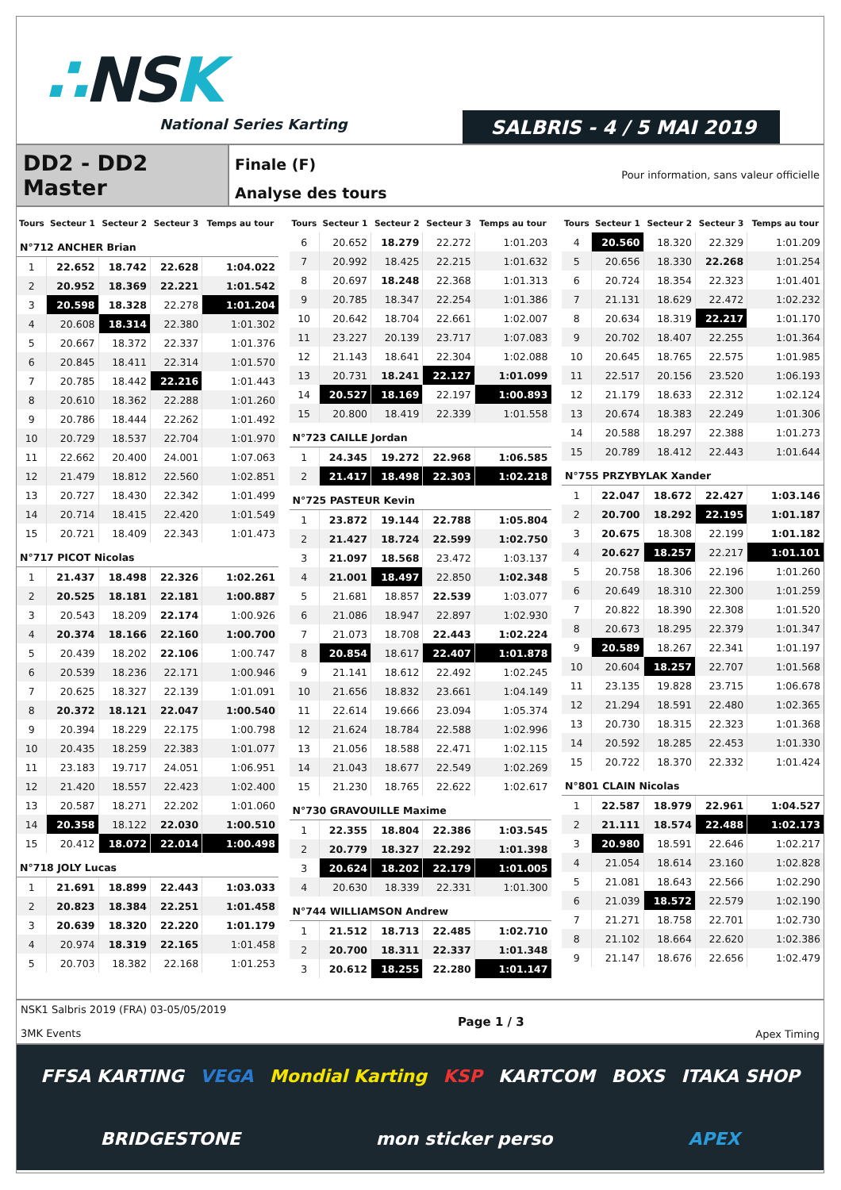∴NSK
National Series Karting
SALBRIS - 4 / 5 MAI 2019
DD2 - DD2 Master
Finale (F)
Analyse des tours
Pour information, sans valeur officielle
| Tours | Secteur 1 | Secteur 2 | Secteur 3 | Temps au tour |
| --- | --- | --- | --- | --- |
| N°712 ANCHER Brian | | | | |
| 1 | 22.652 | 18.742 | 22.628 | 1:04.022 |
| 2 | 20.952 | 18.369 | 22.221 | 1:01.542 |
| 3 | 20.598 | 18.328 | 22.278 | 1:01.204 |
| 4 | 20.608 | 18.314 | 22.380 | 1:01.302 |
| 5 | 20.667 | 18.372 | 22.337 | 1:01.376 |
| 6 | 20.845 | 18.411 | 22.314 | 1:01.570 |
| 7 | 20.785 | 18.442 | 22.216 | 1:01.443 |
| 8 | 20.610 | 18.362 | 22.288 | 1:01.260 |
| 9 | 20.786 | 18.444 | 22.262 | 1:01.492 |
| 10 | 20.729 | 18.537 | 22.704 | 1:01.970 |
| 11 | 22.662 | 20.400 | 24.001 | 1:07.063 |
| 12 | 21.479 | 18.812 | 22.560 | 1:02.851 |
| 13 | 20.727 | 18.430 | 22.342 | 1:01.499 |
| 14 | 20.714 | 18.415 | 22.420 | 1:01.549 |
| 15 | 20.721 | 18.409 | 22.343 | 1:01.473 |
| N°717 PICOT Nicolas | | | | |
| 1 | 21.437 | 18.498 | 22.326 | 1:02.261 |
| 2 | 20.525 | 18.181 | 22.181 | 1:00.887 |
| 3 | 20.543 | 18.209 | 22.174 | 1:00.926 |
| 4 | 20.374 | 18.166 | 22.160 | 1:00.700 |
| 5 | 20.439 | 18.202 | 22.106 | 1:00.747 |
| 6 | 20.539 | 18.236 | 22.171 | 1:00.946 |
| 7 | 20.625 | 18.327 | 22.139 | 1:01.091 |
| 8 | 20.372 | 18.121 | 22.047 | 1:00.540 |
| 9 | 20.394 | 18.229 | 22.175 | 1:00.798 |
| 10 | 20.435 | 18.259 | 22.383 | 1:01.077 |
| 11 | 23.183 | 19.717 | 24.051 | 1:06.951 |
| 12 | 21.420 | 18.557 | 22.423 | 1:02.400 |
| 13 | 20.587 | 18.271 | 22.202 | 1:01.060 |
| 14 | 20.358 | 18.122 | 22.030 | 1:00.510 |
| 15 | 20.412 | 18.072 | 22.014 | 1:00.498 |
| N°718 JOLY Lucas | | | | |
| 1 | 21.691 | 18.899 | 22.443 | 1:03.033 |
| 2 | 20.823 | 18.384 | 22.251 | 1:01.458 |
| 3 | 20.639 | 18.320 | 22.220 | 1:01.179 |
| 4 | 20.974 | 18.319 | 22.165 | 1:01.458 |
| 5 | 20.703 | 18.382 | 22.168 | 1:01.253 |
| Tours | Secteur 1 | Secteur 2 | Secteur 3 | Temps au tour |
| --- | --- | --- | --- | --- |
| 6 | 20.652 | 18.279 | 22.272 | 1:01.203 |
| 7 | 20.992 | 18.425 | 22.215 | 1:01.632 |
| 8 | 20.697 | 18.248 | 22.368 | 1:01.313 |
| 9 | 20.785 | 18.347 | 22.254 | 1:01.386 |
| 10 | 20.642 | 18.704 | 22.661 | 1:02.007 |
| 11 | 23.227 | 20.139 | 23.717 | 1:07.083 |
| 12 | 21.143 | 18.641 | 22.304 | 1:02.088 |
| 13 | 20.731 | 18.241 | 22.127 | 1:01.099 |
| 14 | 20.527 | 18.169 | 22.197 | 1:00.893 |
| 15 | 20.800 | 18.419 | 22.339 | 1:01.558 |
| N°723 CAILLE Jordan | | | | |
| 1 | 24.345 | 19.272 | 22.968 | 1:06.585 |
| 2 | 21.417 | 18.498 | 22.303 | 1:02.218 |
| N°725 PASTEUR Kevin | | | | |
| 1 | 23.872 | 19.144 | 22.788 | 1:05.804 |
| 2 | 21.427 | 18.724 | 22.599 | 1:02.750 |
| 3 | 21.097 | 18.568 | 23.472 | 1:03.137 |
| 4 | 21.001 | 18.497 | 22.850 | 1:02.348 |
| 5 | 21.681 | 18.857 | 22.539 | 1:03.077 |
| 6 | 21.086 | 18.947 | 22.897 | 1:02.930 |
| 7 | 21.073 | 18.708 | 22.443 | 1:02.224 |
| 8 | 20.854 | 18.617 | 22.407 | 1:01.878 |
| 9 | 21.141 | 18.612 | 22.492 | 1:02.245 |
| 10 | 21.656 | 18.832 | 23.661 | 1:04.149 |
| 11 | 22.614 | 19.666 | 23.094 | 1:05.374 |
| 12 | 21.624 | 18.784 | 22.588 | 1:02.996 |
| 13 | 21.056 | 18.588 | 22.471 | 1:02.115 |
| 14 | 21.043 | 18.677 | 22.549 | 1:02.269 |
| 15 | 21.230 | 18.765 | 22.622 | 1:02.617 |
| N°730 GRAVOUILLE Maxime | | | | |
| 1 | 22.355 | 18.804 | 22.386 | 1:03.545 |
| 2 | 20.779 | 18.327 | 22.292 | 1:01.398 |
| 3 | 20.624 | 18.202 | 22.179 | 1:01.005 |
| 4 | 20.630 | 18.339 | 22.331 | 1:01.300 |
| N°744 WILLIAMSON Andrew | | | | |
| 1 | 21.512 | 18.713 | 22.485 | 1:02.710 |
| 2 | 20.700 | 18.311 | 22.337 | 1:01.348 |
| 3 | 20.612 | 18.255 | 22.280 | 1:01.147 |
| Tours | Secteur 1 | Secteur 2 | Secteur 3 | Temps au tour |
| --- | --- | --- | --- | --- |
| 4 | 20.560 | 18.320 | 22.329 | 1:01.209 |
| 5 | 20.656 | 18.330 | 22.268 | 1:01.254 |
| 6 | 20.724 | 18.354 | 22.323 | 1:01.401 |
| 7 | 21.131 | 18.629 | 22.472 | 1:02.232 |
| 8 | 20.634 | 18.319 | 22.217 | 1:01.170 |
| 9 | 20.702 | 18.407 | 22.255 | 1:01.364 |
| 10 | 20.645 | 18.765 | 22.575 | 1:01.985 |
| 11 | 22.517 | 20.156 | 23.520 | 1:06.193 |
| 12 | 21.179 | 18.633 | 22.312 | 1:02.124 |
| 13 | 20.674 | 18.383 | 22.249 | 1:01.306 |
| 14 | 20.588 | 18.297 | 22.388 | 1:01.273 |
| 15 | 20.789 | 18.412 | 22.443 | 1:01.644 |
| N°755 PRZYBYLAK Xander | | | | |
| 1 | 22.047 | 18.672 | 22.427 | 1:03.146 |
| 2 | 20.700 | 18.292 | 22.195 | 1:01.187 |
| 3 | 20.675 | 18.308 | 22.199 | 1:01.182 |
| 4 | 20.627 | 18.257 | 22.217 | 1:01.101 |
| 5 | 20.758 | 18.306 | 22.196 | 1:01.260 |
| 6 | 20.649 | 18.310 | 22.300 | 1:01.259 |
| 7 | 20.822 | 18.390 | 22.308 | 1:01.520 |
| 8 | 20.673 | 18.295 | 22.379 | 1:01.347 |
| 9 | 20.589 | 18.267 | 22.341 | 1:01.197 |
| 10 | 20.604 | 18.257 | 22.707 | 1:01.568 |
| 11 | 23.135 | 19.828 | 23.715 | 1:06.678 |
| 12 | 21.294 | 18.591 | 22.480 | 1:02.365 |
| 13 | 20.730 | 18.315 | 22.323 | 1:01.368 |
| 14 | 20.592 | 18.285 | 22.453 | 1:01.330 |
| 15 | 20.722 | 18.370 | 22.332 | 1:01.424 |
| N°801 CLAIN Nicolas | | | | |
| 1 | 22.587 | 18.979 | 22.961 | 1:04.527 |
| 2 | 21.111 | 18.574 | 22.488 | 1:02.173 |
| 3 | 20.980 | 18.591 | 22.646 | 1:02.217 |
| 4 | 21.054 | 18.614 | 23.160 | 1:02.828 |
| 5 | 21.081 | 18.643 | 22.566 | 1:02.290 |
| 6 | 21.039 | 18.572 | 22.579 | 1:02.190 |
| 7 | 21.271 | 18.758 | 22.701 | 1:02.730 |
| 8 | 21.102 | 18.664 | 22.620 | 1:02.386 |
| 9 | 21.147 | 18.676 | 22.656 | 1:02.479 |
NSK1 Salbris 2019 (FRA) 03-05/05/2019
3MK Events
Page 1 / 3
Apex Timing
FFSA KARTING VEGA Mondial Karting KSP KARTCOM BOXS ITAKA SHOP BRIDGESTONE mon sticker perso APEX